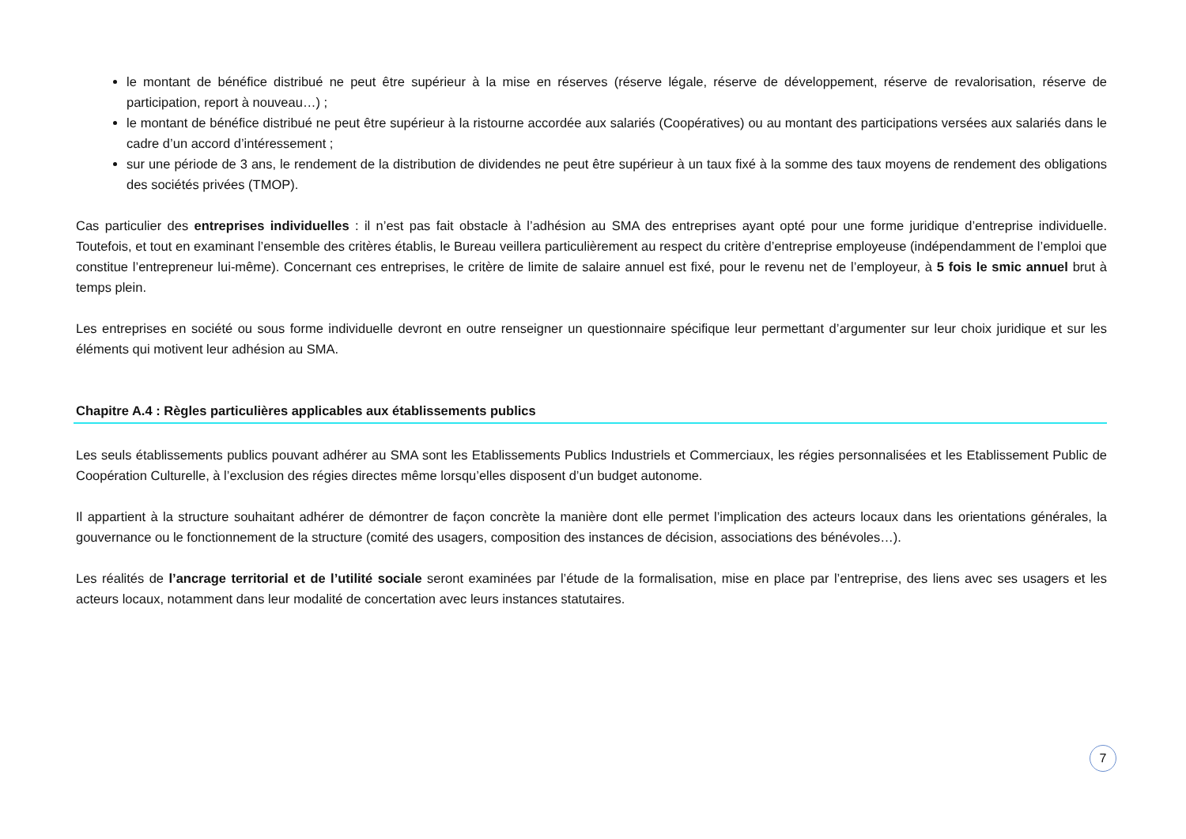le montant de bénéfice distribué ne peut être supérieur à la mise en réserves (réserve légale, réserve de développement, réserve de revalorisation, réserve de participation, report à nouveau…) ;
le montant de bénéfice distribué ne peut être supérieur à la ristourne accordée aux salariés (Coopératives) ou au montant des participations versées aux salariés dans le cadre d’un accord d’intéressement ;
sur une période de 3 ans, le rendement de la distribution de dividendes ne peut être supérieur à un taux fixé à la somme des taux moyens de rendement des obligations des sociétés privées (TMOP).
Cas particulier des entreprises individuelles : il n’est pas fait obstacle à l’adhésion au SMA des entreprises ayant opté pour une forme juridique d’entreprise individuelle. Toutefois, et tout en examinant l’ensemble des critères établis, le Bureau veillera particulièrement au respect du critère d’entreprise employeuse (indépendamment de l’emploi que constitue l’entrepreneur lui-même). Concernant ces entreprises, le critère de limite de salaire annuel est fixé, pour le revenu net de l’employeur, à 5 fois le smic annuel brut à temps plein.
Les entreprises en société ou sous forme individuelle devront en outre renseigner un questionnaire spécifique leur permettant d’argumenter sur leur choix juridique et sur les éléments qui motivent leur adhésion au SMA.
Chapitre A.4 : Règles particulières applicables aux établissements publics
Les seuls établissements publics pouvant adhérer au SMA sont les Etablissements Publics Industriels et Commerciaux, les régies personnalisées et les Etablissement Public de Coopération Culturelle, à l’exclusion des régies directes même lorsqu’elles disposent d’un budget autonome.
Il appartient à la structure souhaitant adhérer de démontrer de façon concrète la manière dont elle permet l’implication des acteurs locaux dans les orientations générales, la gouvernance ou le fonctionnement de la structure (comité des usagers, composition des instances de décision, associations des bénévoles…).
Les réalités de l’ancrage territorial et de l’utilité sociale seront examinées par l’étude de la formalisation, mise en place par l’entreprise, des liens avec ses usagers et les acteurs locaux, notamment dans leur modalité de concertation avec leurs instances statutaires.
7